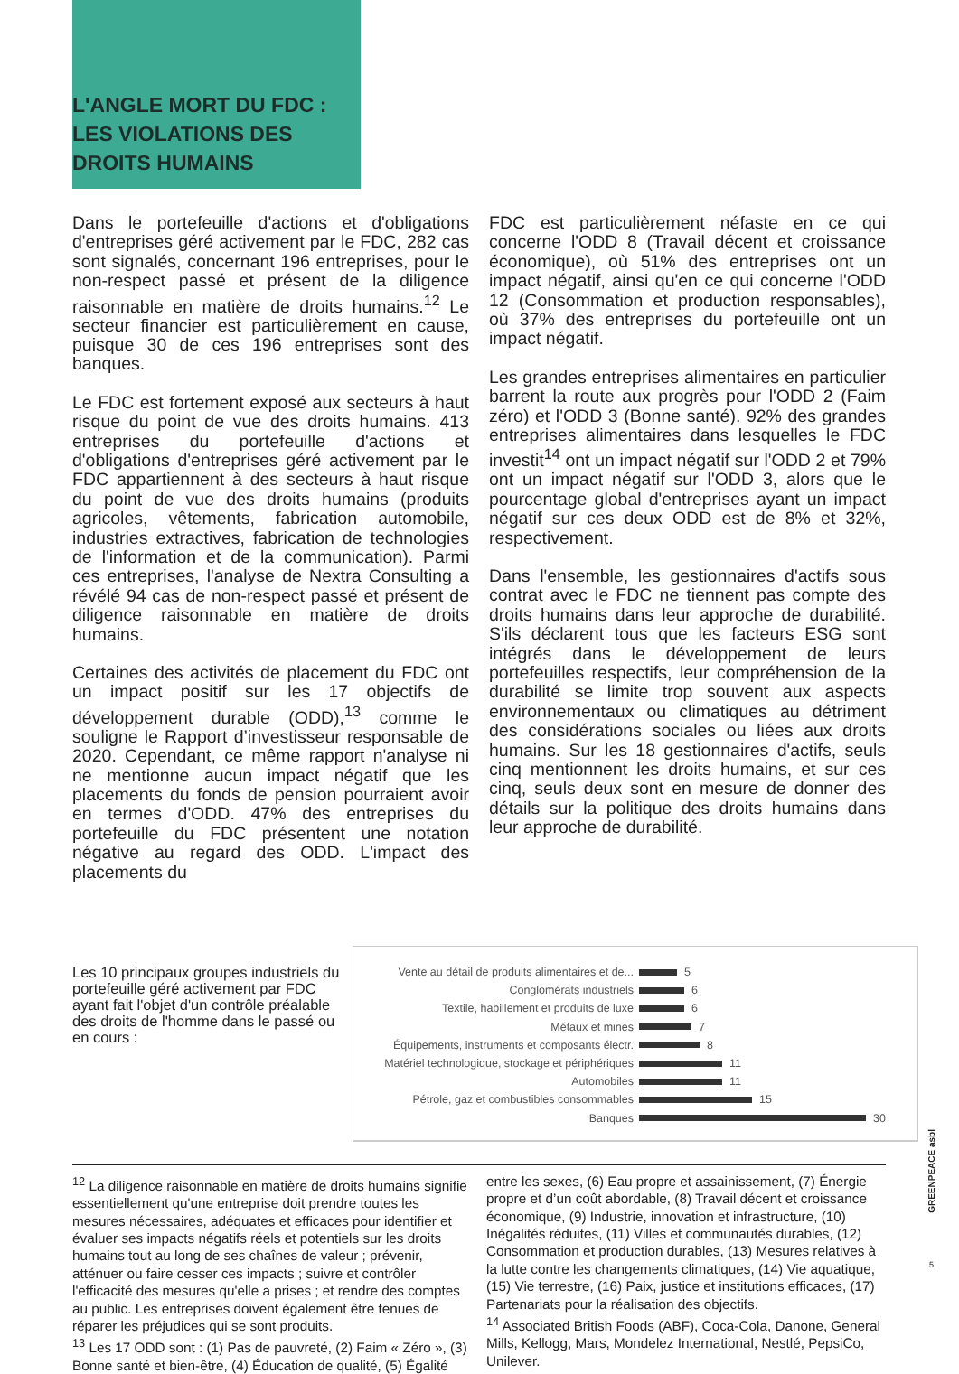L'ANGLE MORT DU FDC :
LES VIOLATIONS DES
DROITS HUMAINS
Dans le portefeuille d'actions et d'obligations d'entreprises géré activement par le FDC, 282 cas sont signalés, concernant 196 entreprises, pour le non-respect passé et présent de la diligence raisonnable en matière de droits humains.<sup>12</sup> Le secteur financier est particulièrement en cause, puisque 30 de ces 196 entreprises sont des banques.
Le FDC est fortement exposé aux secteurs à haut risque du point de vue des droits humains. 413 entreprises du portefeuille d'actions et d'obligations d'entreprises géré activement par le FDC appartiennent à des secteurs à haut risque du point de vue des droits humains (produits agricoles, vêtements, fabrication automobile, industries extractives, fabrication de technologies de l'information et de la communication). Parmi ces entreprises, l'analyse de Nextra Consulting a révélé 94 cas de non-respect passé et présent de diligence raisonnable en matière de droits humains.
Certaines des activités de placement du FDC ont un impact positif sur les 17 objectifs de développement durable (ODD),<sup>13</sup> comme le souligne le Rapport d’investisseur responsable de 2020. Cependant, ce même rapport n'analyse ni ne mentionne aucun impact négatif que les placements du fonds de pension pourraient avoir en termes d'ODD. 47% des entreprises du portefeuille du FDC présentent une notation négative au regard des ODD. L'impact des placements du
FDC est particulièrement néfaste en ce qui concerne l'ODD 8 (Travail décent et croissance économique), où 51% des entreprises ont un impact négatif, ainsi qu'en ce qui concerne l'ODD 12 (Consommation et production responsables), où 37% des entreprises du portefeuille ont un impact négatif.
Les grandes entreprises alimentaires en particulier barrent la route aux progrès pour l'ODD 2 (Faim zéro) et l'ODD 3 (Bonne santé). 92% des grandes entreprises alimentaires dans lesquelles le FDC investit<sup>14</sup> ont un impact négatif sur l'ODD 2 et 79% ont un impact négatif sur l'ODD 3, alors que le pourcentage global d'entreprises ayant un impact négatif sur ces deux ODD est de 8% et 32%, respectivement.
Dans l'ensemble, les gestionnaires d'actifs sous contrat avec le FDC ne tiennent pas compte des droits humains dans leur approche de durabilité. S'ils déclarent tous que les facteurs ESG sont intégrés dans le développement de leurs portefeuilles respectifs, leur compréhension de la durabilité se limite trop souvent aux aspects environnementaux ou climatiques au détriment des considérations sociales ou liées aux droits humains. Sur les 18 gestionnaires d'actifs, seuls cinq mentionnent les droits humains, et sur ces cinq, seuls deux sont en mesure de donner des détails sur la politique des droits humains dans leur approche de durabilité.
Les 10 principaux groupes industriels du portefeuille géré activement par FDC ayant fait l'objet d'un contrôle préalable des droits de l'homme dans le passé ou en cours :
Vente au détail de produits alimentaires et de... 5
Conglomérats industriels 6
Textile, habillement et produits de luxe 6
Métaux et mines 7
Équipements, instruments et composants électr. 8
Matériel technologique, stockage et périphériques 11
Automobiles 11
Pétrole, gaz et combustibles consommables 15
Banques 30
<sup>12</sup> La diligence raisonnable en matière de droits humains signifie essentiellement qu'une entreprise doit prendre toutes les mesures nécessaires, adéquates et efficaces pour identifier et évaluer ses impacts négatifs réels et potentiels sur les droits humains tout au long de ses chaînes de valeur ; prévenir, atténuer ou faire cesser ces impacts ; suivre et contrôler l'efficacité des mesures qu'elle a prises ; et rendre des comptes au public. Les entreprises doivent également être tenues de réparer les préjudices qui se sont produits.
<sup>13</sup> Les 17 ODD sont : (1) Pas de pauvreté, (2) Faim « Zéro », (3) Bonne santé et bien-être, (4) Éducation de qualité, (5) Égalité
entre les sexes, (6) Eau propre et assainissement, (7) Énergie propre et d’un coût abordable, (8) Travail décent et croissance économique, (9) Industrie, innovation et infrastructure, (10) Inégalités réduites, (11) Villes et communautés durables, (12) Consommation et production durables, (13) Mesures relatives à la lutte contre les changements climatiques, (14) Vie aquatique, (15) Vie terrestre, (16) Paix, justice et institutions efficaces, (17) Partenariats pour la réalisation des objectifs.
<sup>14</sup> Associated British Foods (ABF), Coca-Cola, Danone, General Mills, Kellogg, Mars, Mondelez International, Nestlé, PepsiCo, Unilever.
GREENPEACE asbl
5